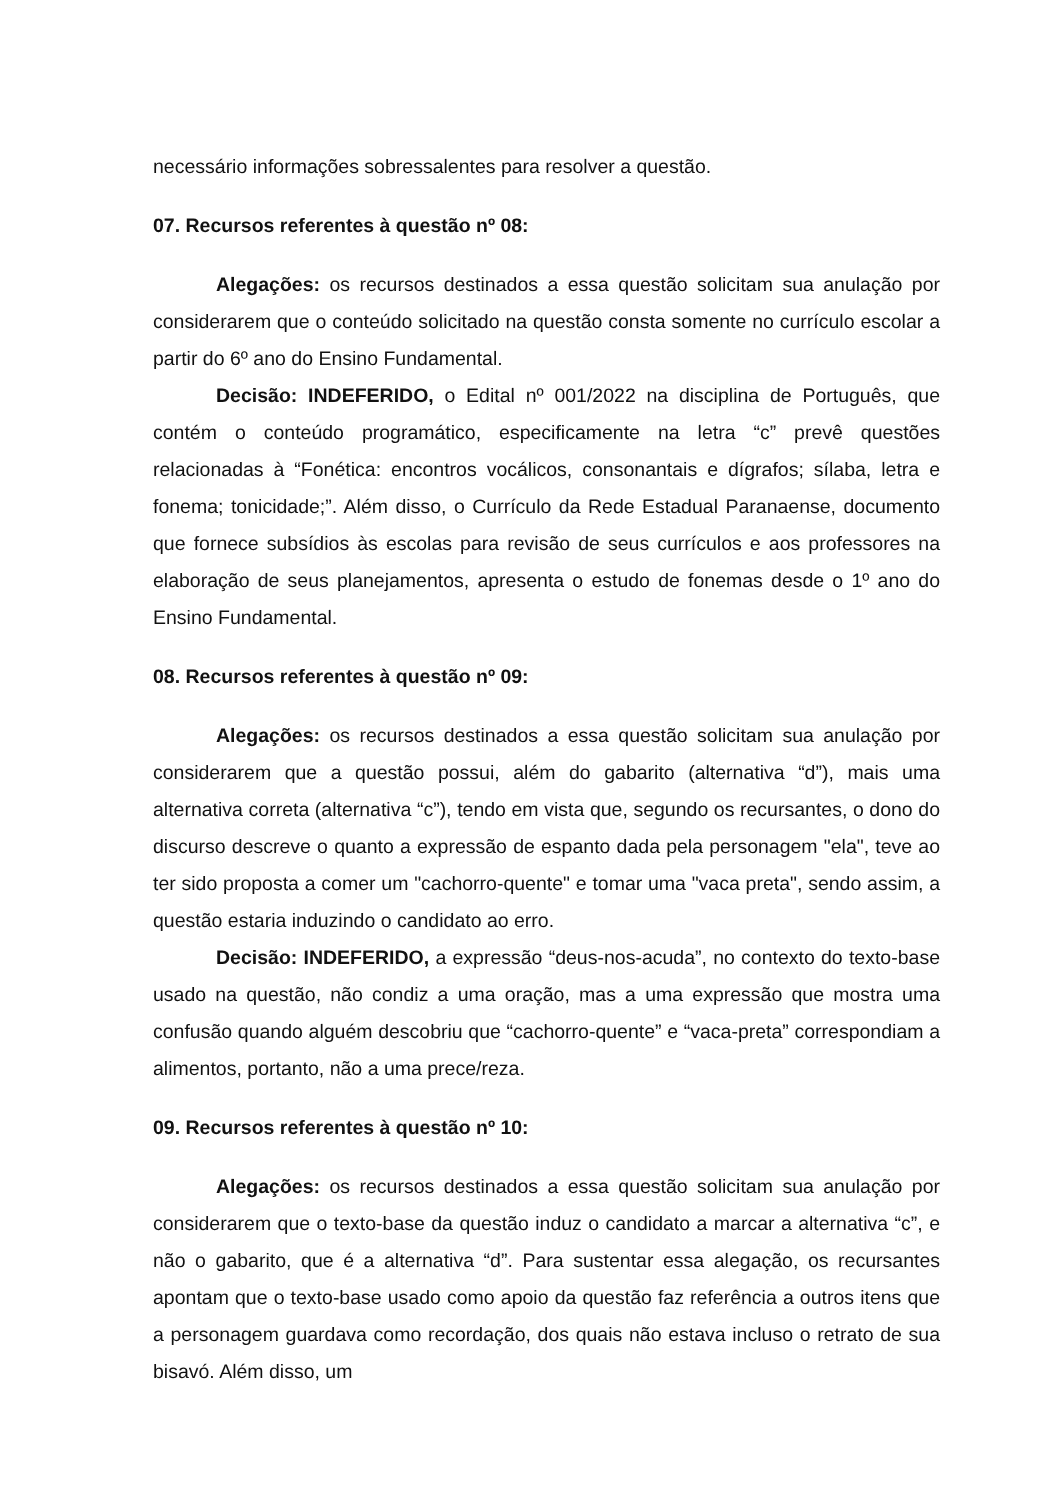necessário informações sobressalentes para resolver a questão.
07. Recursos referentes à questão nº 08:
Alegações: os recursos destinados a essa questão solicitam sua anulação por considerarem que o conteúdo solicitado na questão consta somente no currículo escolar a partir do 6º ano do Ensino Fundamental.
Decisão: INDEFERIDO, o Edital nº 001/2022 na disciplina de Português, que contém o conteúdo programático, especificamente na letra “c” prevê questões relacionadas à “Fonética: encontros vocálicos, consonantais e dígrafos; sílaba, letra e fonema; tonicidade;”. Além disso, o Currículo da Rede Estadual Paranaense, documento que fornece subsídios às escolas para revisão de seus currículos e aos professores na elaboração de seus planejamentos, apresenta o estudo de fonemas desde o 1º ano do Ensino Fundamental.
08. Recursos referentes à questão nº 09:
Alegações: os recursos destinados a essa questão solicitam sua anulação por considerarem que a questão possui, além do gabarito (alternativa “d”), mais uma alternativa correta (alternativa “c”), tendo em vista que, segundo os recursantes, o dono do discurso descreve o quanto a expressão de espanto dada pela personagem "ela", teve ao ter sido proposta a comer um "cachorro-quente" e tomar uma "vaca preta", sendo assim, a questão estaria induzindo o candidato ao erro.
Decisão: INDEFERIDO, a expressão “deus-nos-acuda”, no contexto do texto-base usado na questão, não condiz a uma oração, mas a uma expressão que mostra uma confusão quando alguém descobriu que “cachorro-quente” e “vaca-preta” correspondiam a alimentos, portanto, não a uma prece/reza.
09. Recursos referentes à questão nº 10:
Alegações: os recursos destinados a essa questão solicitam sua anulação por considerarem que o texto-base da questão induz o candidato a marcar a alternativa “c”, e não o gabarito, que é a alternativa “d”. Para sustentar essa alegação, os recursantes apontam que o texto-base usado como apoio da questão faz referência a outros itens que a personagem guardava como recordação, dos quais não estava incluso o retrato de sua bisavó. Além disso, um